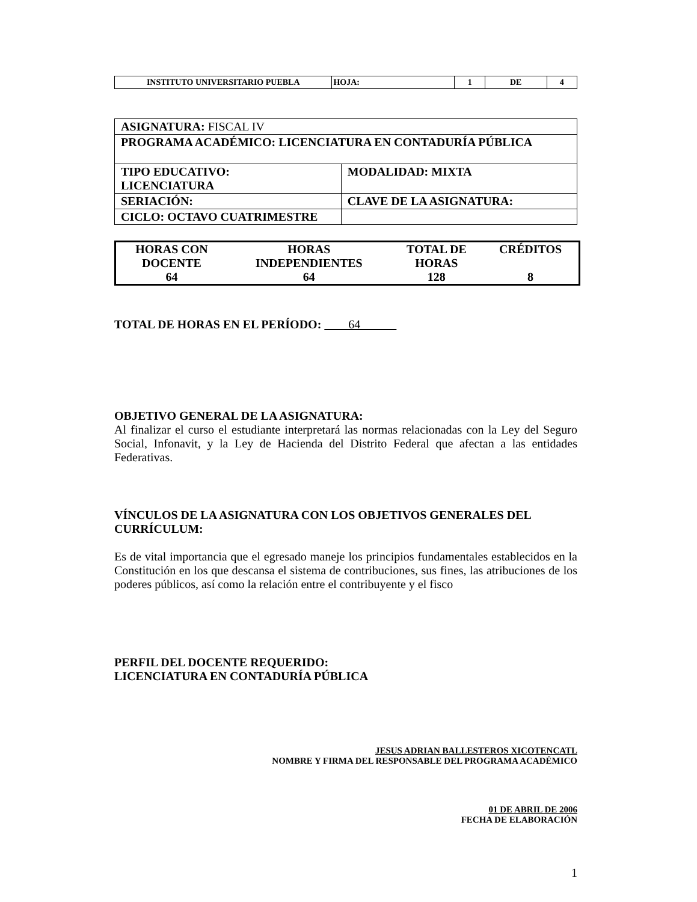| INSTITUTO UNIVERSITARIO PUEBLA | HOJA: | 1 | DE | 4 |
| ASIGNATURA: FISCAL IV | |
| PROGRAMA ACADÉMICO: LICENCIATURA EN CONTADURÍA PÚBLICA | |
| TIPO EDUCATIVO: LICENCIATURA | MODALIDAD: MIXTA |
| SERIACIÓN: | CLAVE DE LA ASIGNATURA: |
| CICLO: OCTAVO CUATRIMESTRE | |
| HORAS CON DOCENTE | HORAS INDEPENDIENTES | TOTAL DE HORAS | CRÉDITOS |
| 64 | 64 | 128 | 8 |
TOTAL DE HORAS EN EL PERÍODO: 64
OBJETIVO GENERAL DE LA ASIGNATURA:
Al finalizar el curso el estudiante interpretará las normas relacionadas con la Ley del Seguro Social, Infonavit, y la Ley de Hacienda del Distrito Federal que afectan a las entidades Federativas.
VÍNCULOS DE LA ASIGNATURA CON LOS OBJETIVOS GENERALES DEL CURRÍCULUM:
Es de vital importancia que el egresado maneje los principios fundamentales establecidos en la Constitución en los que descansa el sistema de contribuciones, sus fines, las atribuciones de los poderes públicos, así como la relación entre el contribuyente y el fisco
PERFIL DEL DOCENTE REQUERIDO:
LICENCIATURA EN CONTADURÍA PÚBLICA
JESUS ADRIAN BALLESTEROS XICOTENCATL
NOMBRE Y FIRMA DEL RESPONSABLE DEL PROGRAMA ACADÉMICO
01 DE ABRIL DE 2006
FECHA DE ELABORACIÓN
1